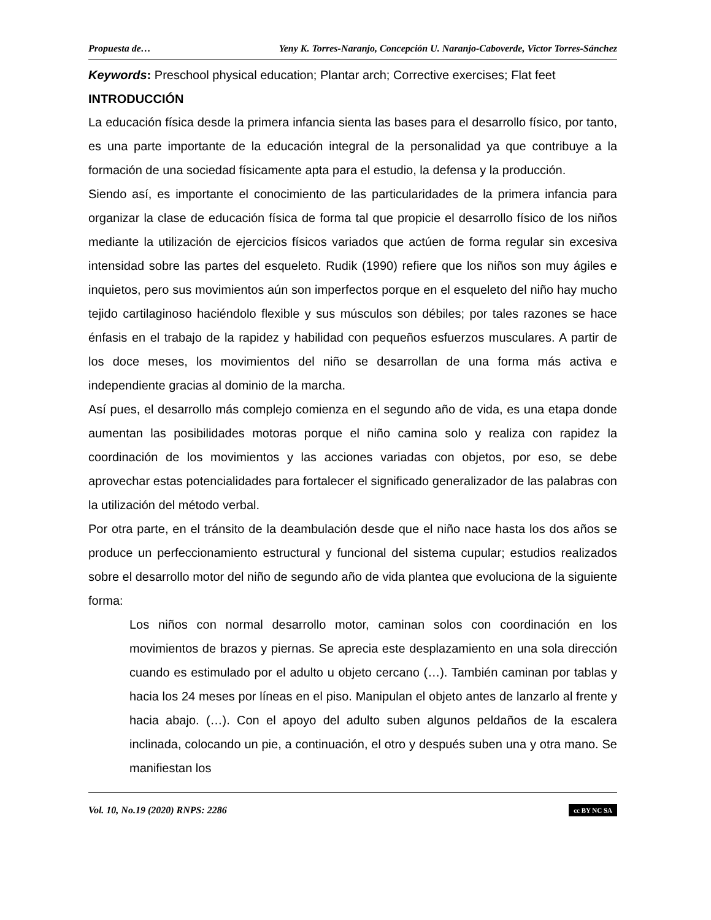Propuesta de… Yeny K. Torres-Naranjo, Concepción U. Naranjo-Caboverde, Victor Torres-Sánchez
Keywords: Preschool physical education; Plantar arch; Corrective exercises; Flat feet
INTRODUCCIÓN
La educación física desde la primera infancia sienta las bases para el desarrollo físico, por tanto, es una parte importante de la educación integral de la personalidad ya que contribuye a la formación de una sociedad físicamente apta para el estudio, la defensa y la producción.
Siendo así, es importante el conocimiento de las particularidades de la primera infancia para organizar la clase de educación física de forma tal que propicie el desarrollo físico de los niños mediante la utilización de ejercicios físicos variados que actúen de forma regular sin excesiva intensidad sobre las partes del esqueleto. Rudik (1990) refiere que los niños son muy ágiles e inquietos, pero sus movimientos aún son imperfectos porque en el esqueleto del niño hay mucho tejido cartilaginoso haciéndolo flexible y sus músculos son débiles; por tales razones se hace énfasis en el trabajo de la rapidez y habilidad con pequeños esfuerzos musculares. A partir de los doce meses, los movimientos del niño se desarrollan de una forma más activa e independiente gracias al dominio de la marcha.
Así pues, el desarrollo más complejo comienza en el segundo año de vida, es una etapa donde aumentan las posibilidades motoras porque el niño camina solo y realiza con rapidez la coordinación de los movimientos y las acciones variadas con objetos, por eso, se debe aprovechar estas potencialidades para fortalecer el significado generalizador de las palabras con la utilización del método verbal.
Por otra parte, en el tránsito de la deambulación desde que el niño nace hasta los dos años se produce un perfeccionamiento estructural y funcional del sistema cupular; estudios realizados sobre el desarrollo motor del niño de segundo año de vida plantea que evoluciona de la siguiente forma:
Los niños con normal desarrollo motor, caminan solos con coordinación en los movimientos de brazos y piernas. Se aprecia este desplazamiento en una sola dirección cuando es estimulado por el adulto u objeto cercano (…). También caminan por tablas y hacia los 24 meses por líneas en el piso. Manipulan el objeto antes de lanzarlo al frente y hacia abajo. (…). Con el apoyo del adulto suben algunos peldaños de la escalera inclinada, colocando un pie, a continuación, el otro y después suben una y otra mano. Se manifiestan los
Vol. 10, No.19 (2020) RNPS: 2286 cc BY NC SA